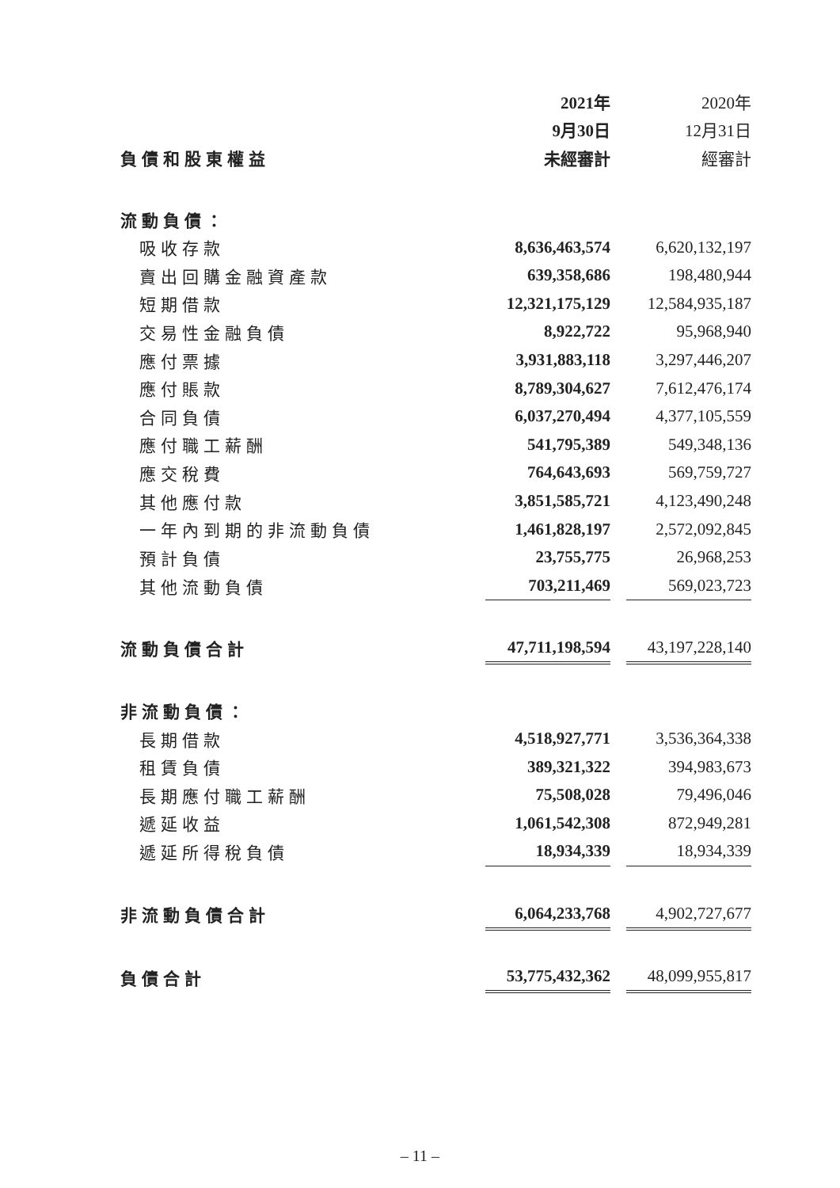| | 2021年 | | 2020年 |
| | 9月30日 | | 12月31日 |
| 負債和股東權益 | 未經審計 | | 經審計 |
| 流動負債： | | | |
| 吸收存款 | 8,636,463,574 | | 6,620,132,197 |
| 賣出回購金融資產款 | 639,358,686 | | 198,480,944 |
| 短期借款 | 12,321,175,129 | | 12,584,935,187 |
| 交易性金融負債 | 8,922,722 | | 95,968,940 |
| 應付票據 | 3,931,883,118 | | 3,297,446,207 |
| 應付賬款 | 8,789,304,627 | | 7,612,476,174 |
| 合同負債 | 6,037,270,494 | | 4,377,105,559 |
| 應付職工薪酬 | 541,795,389 | | 549,348,136 |
| 應交稅費 | 764,643,693 | | 569,759,727 |
| 其他應付款 | 3,851,585,721 | | 4,123,490,248 |
| 一年內到期的非流動負債 | 1,461,828,197 | | 2,572,092,845 |
| 預計負債 | 23,755,775 | | 26,968,253 |
| 其他流動負債 | 703,211,469 | | 569,023,723 |
| 流動負債合計 | 47,711,198,594 | | 43,197,228,140 |
| 非流動負債： | | | |
| 長期借款 | 4,518,927,771 | | 3,536,364,338 |
| 租賃負債 | 389,321,322 | | 394,983,673 |
| 長期應付職工薪酬 | 75,508,028 | | 79,496,046 |
| 遞延收益 | 1,061,542,308 | | 872,949,281 |
| 遞延所得稅負債 | 18,934,339 | | 18,934,339 |
| 非流動負債合計 | 6,064,233,768 | | 4,902,727,677 |
| 負債合計 | 53,775,432,362 | | 48,099,955,817 |
– 11 –